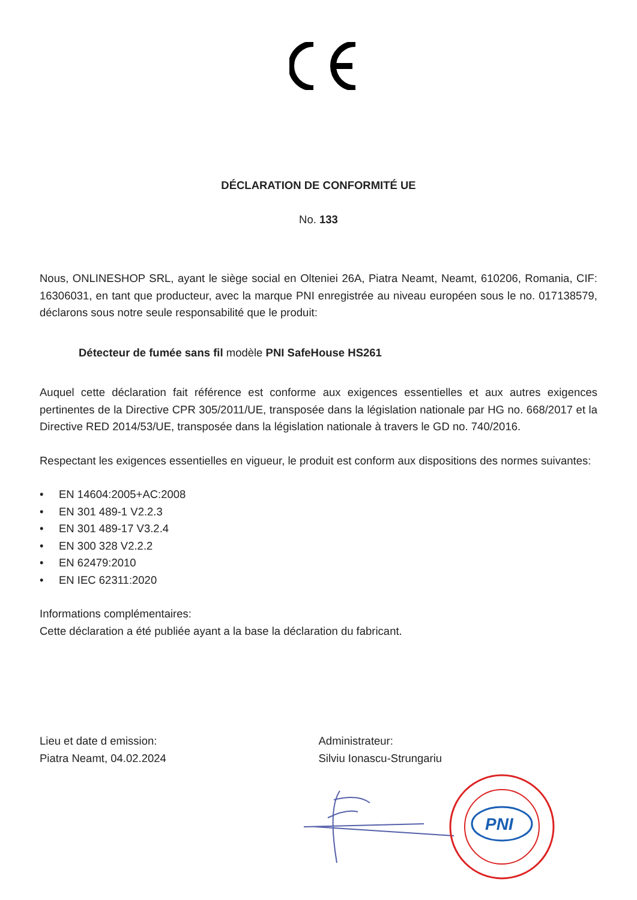DÉCLARATION DE CONFORMITÉ UE
No. 133
Nous, ONLINESHOP SRL, ayant le siège social en Olteniei 26A, Piatra Neamt, Neamt, 610206, Romania, CIF: 16306031, en tant que producteur, avec la marque PNI enregistrée au niveau européen sous le no. 017138579, déclarons sous notre seule responsabilité que le produit:
Détecteur de fumée sans fil modèle PNI SafeHouse HS261
Auquel cette déclaration fait référence est conforme aux exigences essentielles et aux autres exigences pertinentes de la Directive CPR 305/2011/UE, transposée dans la législation nationale par HG no. 668/2017 et la Directive RED 2014/53/UE, transposée dans la législation nationale à travers le GD no. 740/2016.
Respectant les exigences essentielles en vigueur, le produit est conform aux dispositions des normes suivantes:
• EN 14604:2005+AC:2008
• EN 301 489-1 V2.2.3
• EN 301 489-17 V3.2.4
• EN 300 328 V2.2.2
• EN 62479:2010
• EN IEC 62311:2020
Informations complémentaires:
Cette déclaration a été publiée ayant a la base la déclaration du fabricant.
Lieu et date d emission:
Piatra Neamt, 04.02.2024
Administrateur:
Silviu Ionascu-Strungariu
PNI